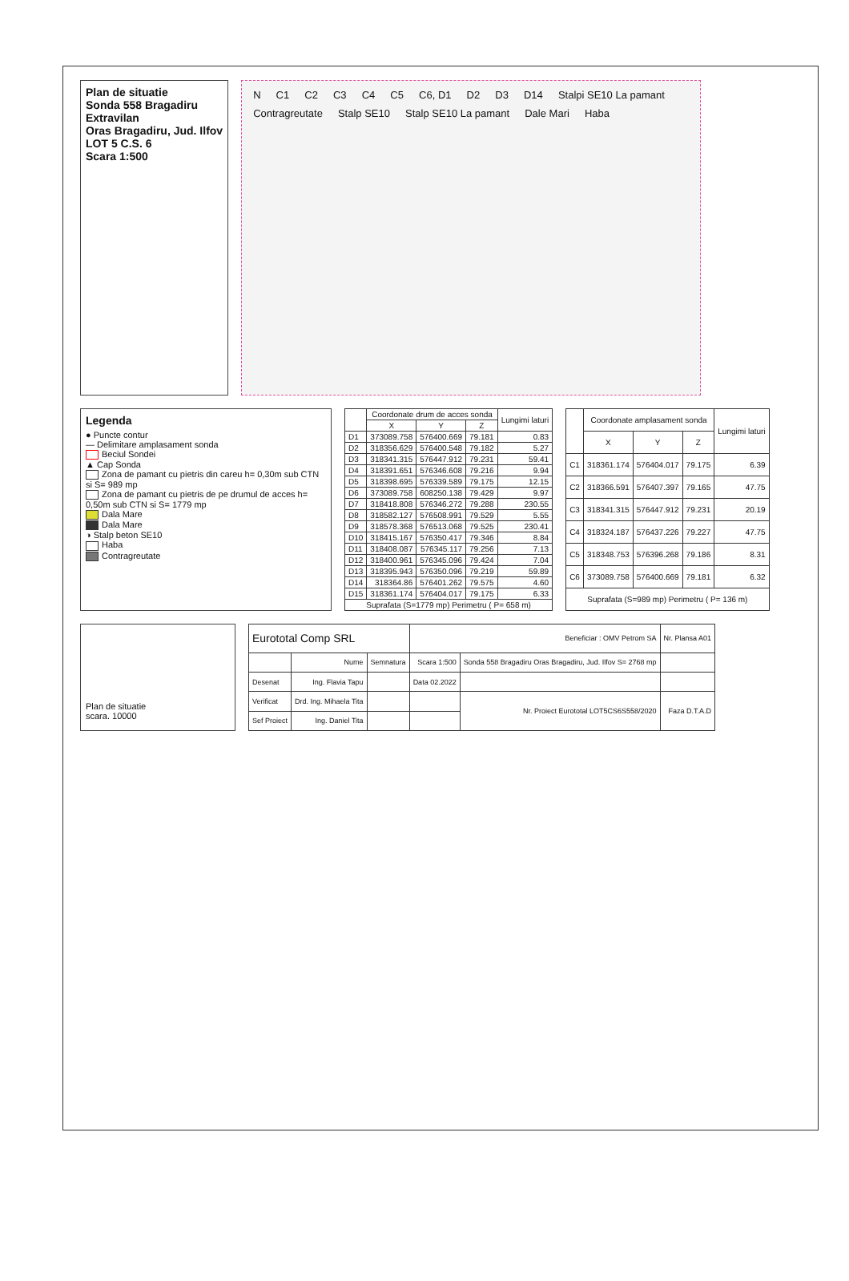Plan de situatie
Sonda 558 Bragadiru
Extravilan
Oras Bragadiru, Jud. Ilfov
LOT 5 C.S. 6
Scara 1:500
N C1 C2 C3 C4 C5 C6, D1 D2 D3 D14 Stalpi SE10 La pamant Contragreutate Stalp SE10 Stalp SE10 La pamant Dale Mari Haba
Legenda
● Puncte contur
— Delimitare amplasament sonda
Beciul Sondei
▲ Cap Sonda
Zona de pamant cu pietris din careu h= 0,30m sub CTN si S= 989 mp
Zona de pamant cu pietris de pe drumul de acces h= 0,50m sub CTN si S= 1779 mp
Dala Mare
Dala Mare
◑ Stalp beton SE10
Haba
Contragreutate
| | Coordonate drum de acces sonda | | | Lungimi laturi |
| --- | --- | --- | --- | --- |
| | X | Y | Z | |
| D1 | 373089.758 | 576400.669 | 79.181 | 0.83 |
| D2 | 318356.629 | 576400.548 | 79.182 | 5.27 |
| D3 | 318341.315 | 576447.912 | 79.231 | 59.41 |
| D4 | 318391.651 | 576346.608 | 79.216 | 9.94 |
| D5 | 318398.695 | 576339.589 | 79.175 | 12.15 |
| D6 | 373089.758 | 608250.138 | 79.429 | 9.97 |
| D7 | 318418.808 | 576346.272 | 79.288 | 230.55 |
| D8 | 318582.127 | 576508.991 | 79.529 | 5.55 |
| D9 | 318578.368 | 576513.068 | 79.525 | 230.41 |
| D10 | 318415.167 | 576350.417 | 79.346 | 8.84 |
| D11 | 318408.087 | 576345.117 | 79.256 | 7.13 |
| D12 | 318400.961 | 576345.096 | 79.424 | 7.04 |
| D13 | 318395.943 | 576350.096 | 79.219 | 59.89 |
| D14 | 318364.86 | 576401.262 | 79.575 | 4.60 |
| D15 | 318361.174 | 576404.017 | 79.175 | 6.33 |
| Suprafata (S=1779 mp) Perimetru ( P= 658 m) | | | | |
| | Coordonate amplasament sonda | | | Lungimi laturi |
| --- | --- | --- | --- | --- |
| | X | Y | Z | |
| C1 | 318361.174 | 576404.017 | 79.175 | 6.39 |
| C2 | 318366.591 | 576407.397 | 79.165 | 47.75 |
| C3 | 318341.315 | 576447.912 | 79.231 | 20.19 |
| C4 | 318324.187 | 576437.226 | 79.227 | 47.75 |
| C5 | 318348.753 | 576396.268 | 79.186 | 8.31 |
| C6 | 373089.758 | 576400.669 | 79.181 | 6.32 |
| Suprafata (S=989 mp) Perimetru ( P= 136 m) | | | | |
Plan de situatie
scara. 10000
| Eurototal Comp SRL | | | Beneficiar : OMV Petrom SA | | Nr. Plansa A01 |
| | Nume | Semnatura | Scara 1:500 | Sonda 558 Bragadiru Oras Bragadiru, Jud. Ilfov S= 2768 mp | |
| Desenat | Ing. Flavia Tapu | | Data 02.2022 | | |
| Verificat | Drd. Ing. Mihaela Tita | | | Nr. Proiect Eurototal LOT5CS6S558/2020 | Faza D.T.A.D |
| Sef Proiect | Ing. Daniel Tita | | | | |